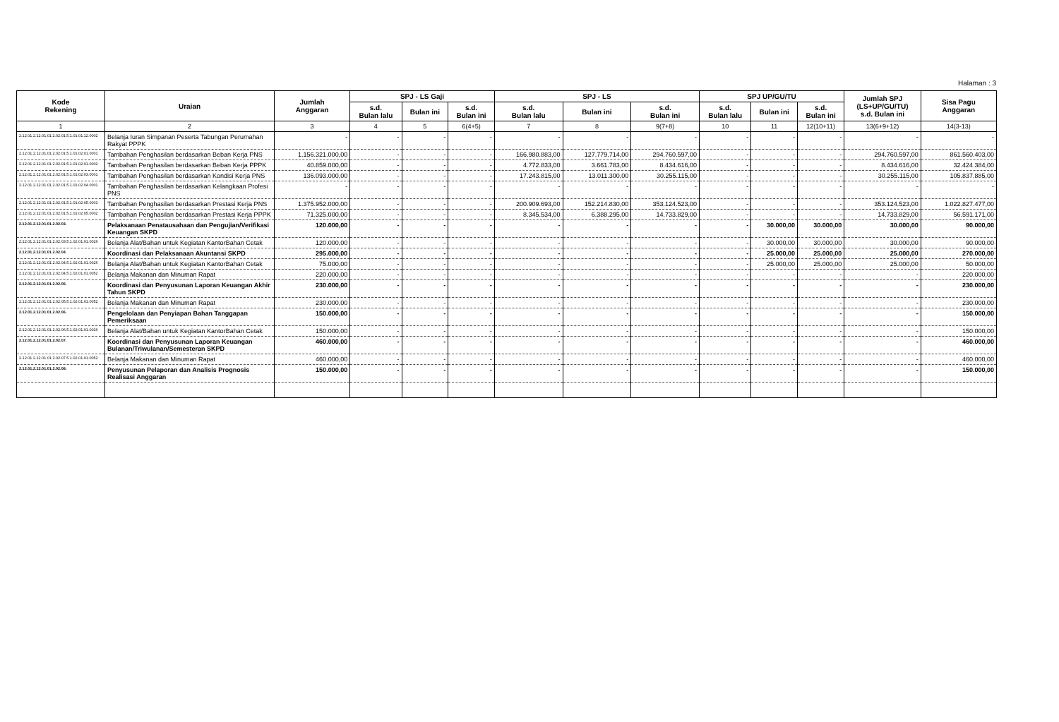Halaman : 3
| Kode Rekening | Uraian | Jumlah Anggaran | SPJ - LS Gaji | | | SPJ - LS | | | SPJ UP/GU/TU | | | Jumlah SPJ (LS+UP/GU/TU) s.d. Bulan ini | Sisa Pagu Anggaran |
| --- | --- | --- | --- | --- | --- | --- | --- | --- | --- | --- | --- | --- | --- |
| | | | s.d. Bulan lalu | Bulan ini | s.d. Bulan ini | s.d. Bulan lalu | Bulan ini | s.d. Bulan ini | s.d. Bulan lalu | Bulan ini | s.d. Bulan ini | | |
| 1 | 2 | 3 | 4 | 5 | 6(4+5) | 7 | 8 | 9(7+8) | 10 | 11 | 12(10+11) | 13(6+9+12) | 14(3-13) |
| 2.12.01.2.12.01.01.2.02.01.5.1.01.01.12.0002 | Belanja Iuran Simpanan Peserta Tabungan Perumahan Rakyat PPPK | - | - | - | - | - | - | - | - | - | - | - | - |
| 2.12.01.2.12.01.01.2.02.01.5.1.01.02.01.0001 | Tambahan Penghasilan berdasarkan Beban Kerja PNS | 1.156.321.000,00 | - | - | - | 166.980.883,00 | 127.779.714,00 | 294.760.597,00 | - | - | - | 294.760.597,00 | 861.560.403,00 |
| 2.12.01.2.12.01.01.2.02.01.5.1.01.02.01.0002 | Tambahan Penghasilan berdasarkan Beban Kerja PPPK | 40.859.000,00 | - | - | - | 4.772.833,00 | 3.661.783,00 | 8.434.616,00 | - | - | - | 8.434.616,00 | 32.424.384,00 |
| 2.12.01.2.12.01.01.2.02.01.5.1.01.02.03.0001 | Tambahan Penghasilan berdasarkan Kondisi Kerja PNS | 136.093.000,00 | - | - | - | 17.243.815,00 | 13.011.300,00 | 30.255.115,00 | - | - | - | 30.255.115,00 | 105.837.885,00 |
| 2.12.01.2.12.01.01.2.02.01.5.1.01.02.04.0001 | Tambahan Penghasilan berdasarkan Kelangkaan Profesi PNS | - | - | - | - | - | - | - | - | - | - | - | - |
| 2.12.01.2.12.01.01.2.02.01.5.1.01.02.05.0001 | Tambahan Penghasilan berdasarkan Prestasi Kerja PNS | 1.375.952.000,00 | - | - | - | 200.909.693,00 | 152.214.830,00 | 353.124.523,00 | - | - | - | 353.124.523,00 | 1.022.827.477,00 |
| 2.12.01.2.12.01.01.2.02.01.5.1.01.02.05.0002 | Tambahan Penghasilan berdasarkan Prestasi Kerja PPPK | 71.325.000,00 | - | - | - | 8.345.534,00 | 6.388.295,00 | 14.733.829,00 | - | - | - | 14.733.829,00 | 56.591.171,00 |
| 2.12.01.2.12.01.01.2.02.03. | Pelaksanaan Penatausahaan dan Pengujian/Verifikasi Keuangan SKPD | 120.000,00 | - | - | - | - | - | - | - | 30.000,00 | 30.000,00 | 30.000,00 | 90.000,00 |
| 2.12.01.2.12.01.01.2.02.03.5.1.02.01.01.0026 | Belanja Alat/Bahan untuk Kegiatan KantorBahan Cetak | 120.000,00 | - | - | - | - | - | - | - | 30.000,00 | 30.000,00 | 30.000,00 | 90.000,00 |
| 2.12.01.2.12.01.01.2.02.04. | Koordinasi dan Pelaksanaan Akuntansi SKPD | 295.000,00 | - | - | - | - | - | - | - | 25.000,00 | 25.000,00 | 25.000,00 | 270.000,00 |
| 2.12.01.2.12.01.01.2.02.04.5.1.02.01.01.0026 | Belanja Alat/Bahan untuk Kegiatan KantorBahan Cetak | 75.000,00 | - | - | - | - | - | - | - | 25.000,00 | 25.000,00 | 25.000,00 | 50.000,00 |
| 2.12.01.2.12.01.01.2.02.04.5.1.02.01.01.0052 | Belanja Makanan dan Minuman Rapat | 220.000,00 | - | - | - | - | - | - | - | - | - | - | 220.000,00 |
| 2.12.01.2.12.01.01.2.02.05. | Koordinasi dan Penyusunan Laporan Keuangan Akhir Tahun SKPD | 230.000,00 | - | - | - | - | - | - | - | - | - | - | 230.000,00 |
| 2.12.01.2.12.01.01.2.02.05.5.1.02.01.01.0052 | Belanja Makanan dan Minuman Rapat | 230.000,00 | - | - | - | - | - | - | - | - | - | - | 230.000,00 |
| 2.12.01.2.12.01.01.2.02.06. | Pengelolaan dan Penyiapan Bahan Tanggapan Pemeriksaan | 150.000,00 | - | - | - | - | - | - | - | - | - | - | 150.000,00 |
| 2.12.01.2.12.01.01.2.02.06.5.1.02.01.01.0026 | Belanja Alat/Bahan untuk Kegiatan KantorBahan Cetak | 150.000,00 | - | - | - | - | - | - | - | - | - | - | 150.000,00 |
| 2.12.01.2.12.01.01.2.02.07. | Koordinasi dan Penyusunan Laporan Keuangan Bulanan/Triwulanan/Semesteran SKPD | 460.000,00 | - | - | - | - | - | - | - | - | - | - | 460.000,00 |
| 2.12.01.2.12.01.01.2.02.07.5.1.02.01.01.0052 | Belanja Makanan dan Minuman Rapat | 460.000,00 | - | - | - | - | - | - | - | - | - | - | 460.000,00 |
| 2.12.01.2.12.01.01.2.02.08. | Penyusunan Pelaporan dan Analisis Prognosis Realisasi Anggaran | 150.000,00 | - | - | - | - | - | - | - | - | - | - | 150.000,00 |